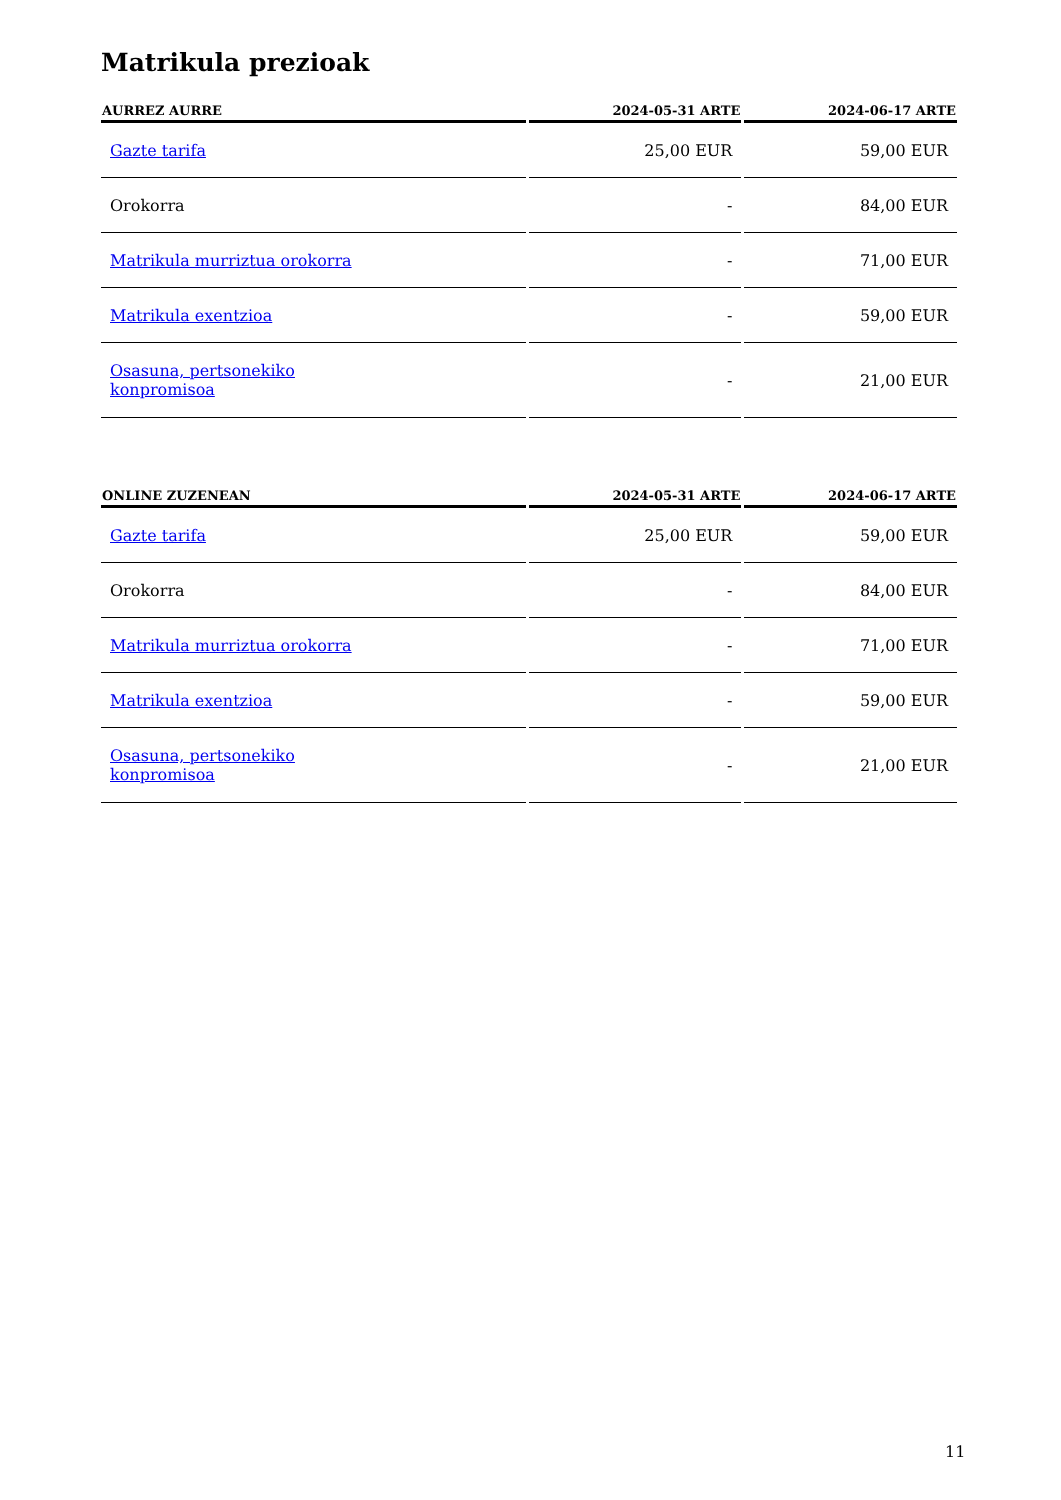Matrikula prezioak
| AURREZ AURRE | 2024-05-31 ARTE | 2024-06-17 ARTE |
| --- | --- | --- |
| Gazte tarifa | 25,00 EUR | 59,00 EUR |
| Orokorra | - | 84,00 EUR |
| Matrikula murriztua orokorra | - | 71,00 EUR |
| Matrikula exentzioa | - | 59,00 EUR |
| Osasuna, pertsonekiko konpromisoa | - | 21,00 EUR |
| ONLINE ZUZENEAN | 2024-05-31 ARTE | 2024-06-17 ARTE |
| --- | --- | --- |
| Gazte tarifa | 25,00 EUR | 59,00 EUR |
| Orokorra | - | 84,00 EUR |
| Matrikula murriztua orokorra | - | 71,00 EUR |
| Matrikula exentzioa | - | 59,00 EUR |
| Osasuna, pertsonekiko konpromisoa | - | 21,00 EUR |
11